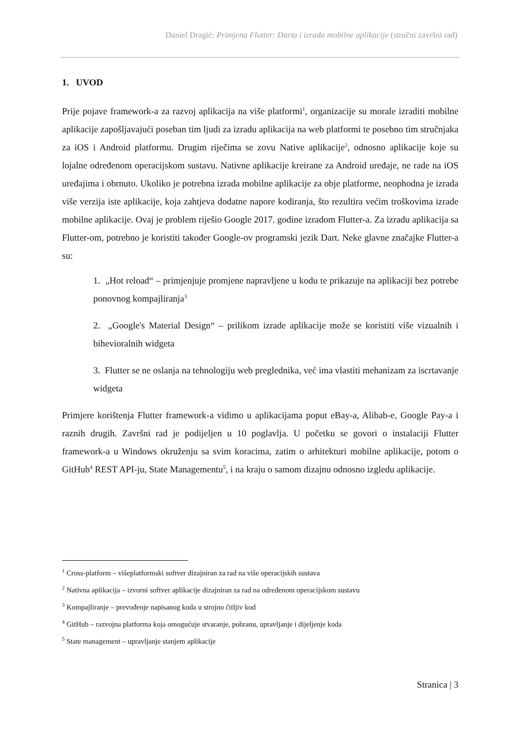Daniel Dragić: Primjena Flutter: Darta i izrada mobilne aplikacije (stručni završni rad)
1. UVOD
Prije pojave framework-a za razvoj aplikacija na više platformi<sup>1</sup>, organizacije su morale izraditi mobilne aplikacije zapošljavajući poseban tim ljudi za izradu aplikacija na web platformi te posebno tim stručnjaka za iOS i Android platformu. Drugim riječima se zovu Native aplikacije<sup>2</sup>, odnosno aplikacije koje su lojalne određenom operacijskom sustavu. Nativne aplikacije kreirane za Android uređaje, ne rade na iOS uređajima i obrnuto. Ukoliko je potrebna izrada mobilne aplikacije za obje platforme, neophodna je izrada više verzija iste aplikacije, koja zahtjeva dodatne napore kodiranja, što rezultira većim troškovima izrade mobilne aplikacije. Ovaj je problem riješio Google 2017. godine izradom Flutter-a. Za izradu aplikacija sa Flutter-om, potrebno je koristiti također Google-ov programski jezik Dart. Neke glavne značajke Flutter-a su:
1. „Hot reload“ – primjenjuje promjene napravljene u kodu te prikazuje na aplikaciji bez potrebe ponovnog kompajliranja<sup>3</sup>
2. „Google's Material Design“ – prilikom izrade aplikacije može se koristiti više vizualnih i bihevioralnih widgeta
3. Flutter se ne oslanja na tehnologiju web preglednika, već ima vlastiti mehanizam za iscrtavanje widgeta
Primjere korištenja Flutter framework-a vidimo u aplikacijama poput eBay-a, Alibab-e, Google Pay-a i raznih drugih. Završni rad je podijeljen u 10 poglavlja. U početku se govori o instalaciji Flutter framework-a u Windows okruženju sa svim koracima, zatim o arhitekturi mobilne aplikacije, potom o GitHub<sup>4</sup> REST API-ju, State Managementu<sup>5</sup>, i na kraju o samom dizajnu odnosno izgledu aplikacije.
<sup>1</sup> Cross-platform – višeplatformski softver dizajniran za rad na više operacijskih sustava
<sup>2</sup> Nativna aplikacija – izvorni softver aplikacije dizajniran za rad na određenom operacijskom sustavu
<sup>3</sup> Kompajliranje – prevođenje napisanog koda u strojno čitljiv kod
<sup>4</sup> GitHub – razvojna platforma koja omogućuje stvaranje, pohranu, upravljanje i dijeljenje koda
<sup>5</sup> State management – upravljanje stanjem aplikacije
Stranica | 3